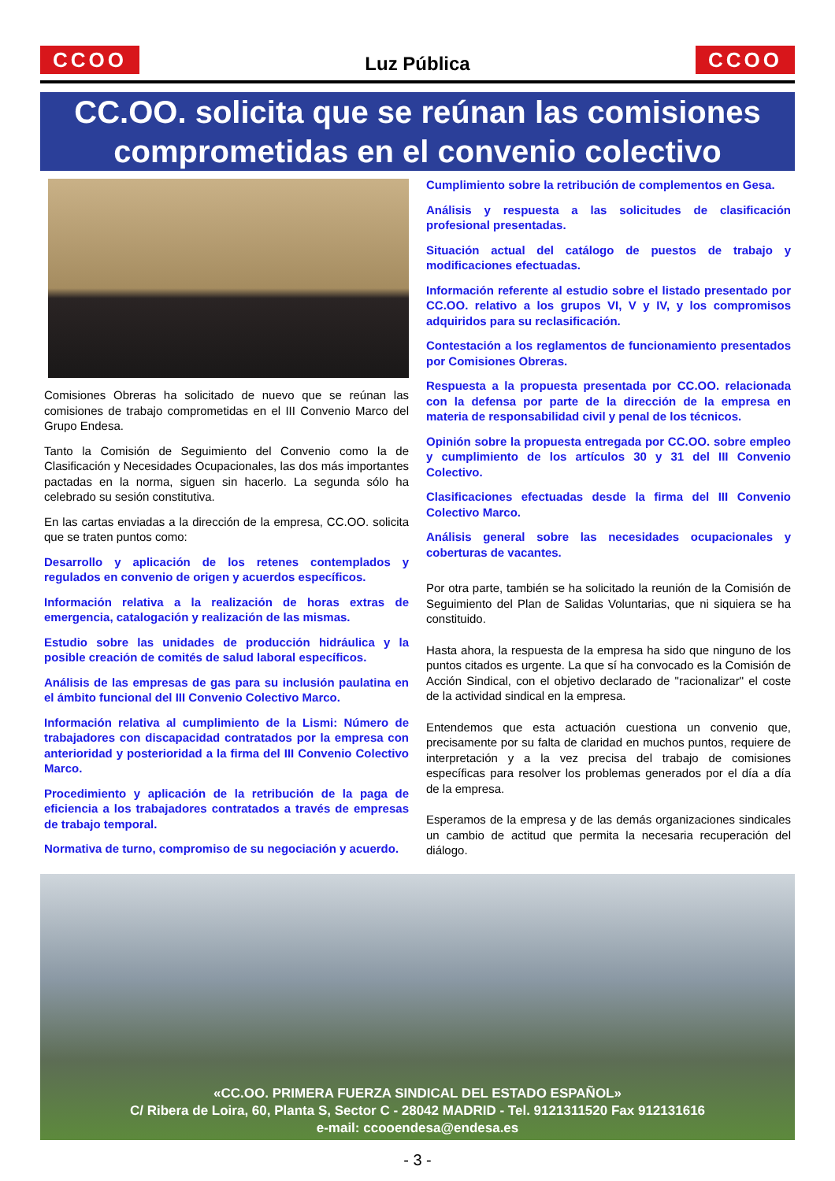CCOO
Luz Pública
CCOO
CC.OO. solicita que se reúnan las comisiones comprometidas en el convenio colectivo
Comisiones Obreras ha solicitado de nuevo que se reúnan las comisiones de trabajo comprometidas en el III Convenio Marco del Grupo Endesa.
Tanto la Comisión de Seguimiento del Convenio como la de Clasificación y Necesidades Ocupacionales, las dos más importantes pactadas en la norma, siguen sin hacerlo. La segunda sólo ha celebrado su sesión constitutiva.
En las cartas enviadas a la dirección de la empresa, CC.OO. solicita que se traten puntos como:
Desarrollo y aplicación de los retenes contemplados y regulados en convenio de origen y acuerdos específicos.
Información relativa a la realización de horas extras de emergencia, catalogación y realización de las mismas.
Estudio sobre las unidades de producción hidráulica y la posible creación de comités de salud laboral específicos.
Análisis de las empresas de gas para su inclusión paulatina en el ámbito funcional del III Convenio Colectivo Marco.
Información relativa al cumplimiento de la Lismi: Número de trabajadores con discapacidad contratados por la empresa con anterioridad y posterioridad a la firma del III Convenio Colectivo Marco.
Procedimiento y aplicación de la retribución de la paga de eficiencia a los trabajadores contratados a través de empresas de trabajo temporal.
Normativa de turno, compromiso de su negociación y acuerdo.
Cumplimiento sobre la retribución de complementos en Gesa.
Análisis y respuesta a las solicitudes de clasificación profesional presentadas.
Situación actual del catálogo de puestos de trabajo y modificaciones efectuadas.
Información referente al estudio sobre el listado presentado por CC.OO. relativo a los grupos VI, V y IV, y los compromisos adquiridos para su reclasificación.
Contestación a los reglamentos de funcionamiento presentados por Comisiones Obreras.
Respuesta a la propuesta presentada por CC.OO. relacionada con la defensa por parte de la dirección de la empresa en materia de responsabilidad civil y penal de los técnicos.
Opinión sobre la propuesta entregada por CC.OO. sobre empleo y cumplimiento de los artículos 30 y 31 del III Convenio Colectivo.
Clasificaciones efectuadas desde la firma del III Convenio Colectivo Marco.
Análisis general sobre las necesidades ocupacionales y coberturas de vacantes.
Por otra parte, también se ha solicitado la reunión de la Comisión de Seguimiento del Plan de Salidas Voluntarias, que ni siquiera se ha constituido.
Hasta ahora, la respuesta de la empresa ha sido que ninguno de los puntos citados es urgente. La que sí ha convocado es la Comisión de Acción Sindical, con el objetivo declarado de "racionalizar" el coste de la actividad sindical en la empresa.
Entendemos que esta actuación cuestiona un convenio que, precisamente por su falta de claridad en muchos puntos, requiere de interpretación y a la vez precisa del trabajo de comisiones específicas para resolver los problemas generados por el día a día de la empresa.
Esperamos de la empresa y de las demás organizaciones sindicales un cambio de actitud que permita la necesaria recuperación del diálogo.
«CC.OO. PRIMERA FUERZA SINDICAL DEL ESTADO ESPAÑOL»
C/ Ribera de Loira, 60, Planta S, Sector C - 28042 MADRID - Tel. 9121311520 Fax 912131616
e-mail: ccooendesa@endesa.es
- 3 -